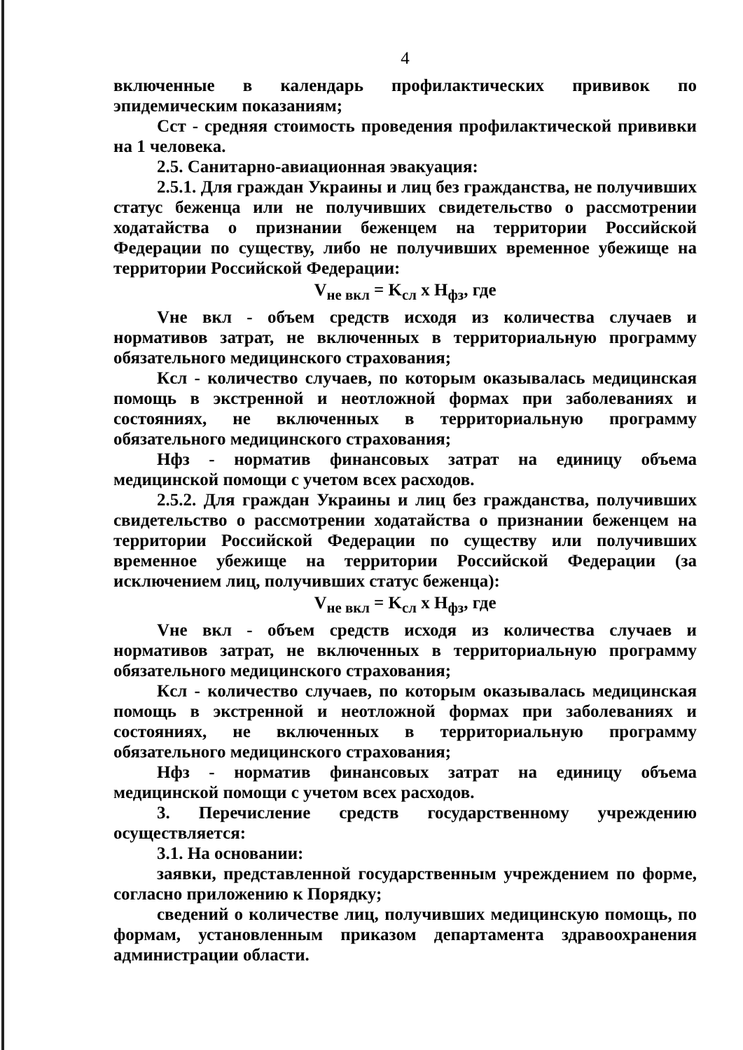4
включенные в календарь профилактических прививок по эпидемическим показаниям;
Сст - средняя стоимость проведения профилактической прививки на 1 человека.
2.5. Санитарно-авиационная эвакуация:
2.5.1. Для граждан Украины и лиц без гражданства, не получивших статус беженца или не получивших свидетельство о рассмотрении ходатайства о признании беженцем на территории Российской Федерации по существу, либо не получивших временное убежище на территории Российской Федерации:
V<sub>не вкл</sub> = K<sub>сл</sub> x H<sub>фз</sub>, где
Vне вкл - объем средств исходя из количества случаев и нормативов затрат, не включенных в территориальную программу обязательного медицинского страхования;
Кcл - количество случаев, по которым оказывалась медицинская помощь в экстренной и неотложной формах при заболеваниях и состояниях, не включенных в территориальную программу обязательного медицинского страхования;
Нфз - норматив финансовых затрат на единицу объема медицинской помощи с учетом всех расходов.
2.5.2. Для граждан Украины и лиц без гражданства, получивших свидетельство о рассмотрении ходатайства о признании беженцем на территории Российской Федерации по существу или получивших временное убежище на территории Российской Федерации (за исключением лиц, получивших статус беженца):
V<sub>не вкл</sub> = K<sub>сл</sub> x H<sub>фз</sub>, где
Vне вкл - объем средств исходя из количества случаев и нормативов затрат, не включенных в территориальную программу обязательного медицинского страхования;
Кcл - количество случаев, по которым оказывалась медицинская помощь в экстренной и неотложной формах при заболеваниях и состояниях, не включенных в территориальную программу обязательного медицинского страхования;
Нфз - норматив финансовых затрат на единицу объема медицинской помощи с учетом всех расходов.
3. Перечисление средств государственному учреждению осуществляется:
3.1. На основании:
заявки, представленной государственным учреждением по форме, согласно приложению к Порядку;
сведений о количестве лиц, получивших медицинскую помощь, по формам, установленным приказом департамента здравоохранения администрации области.